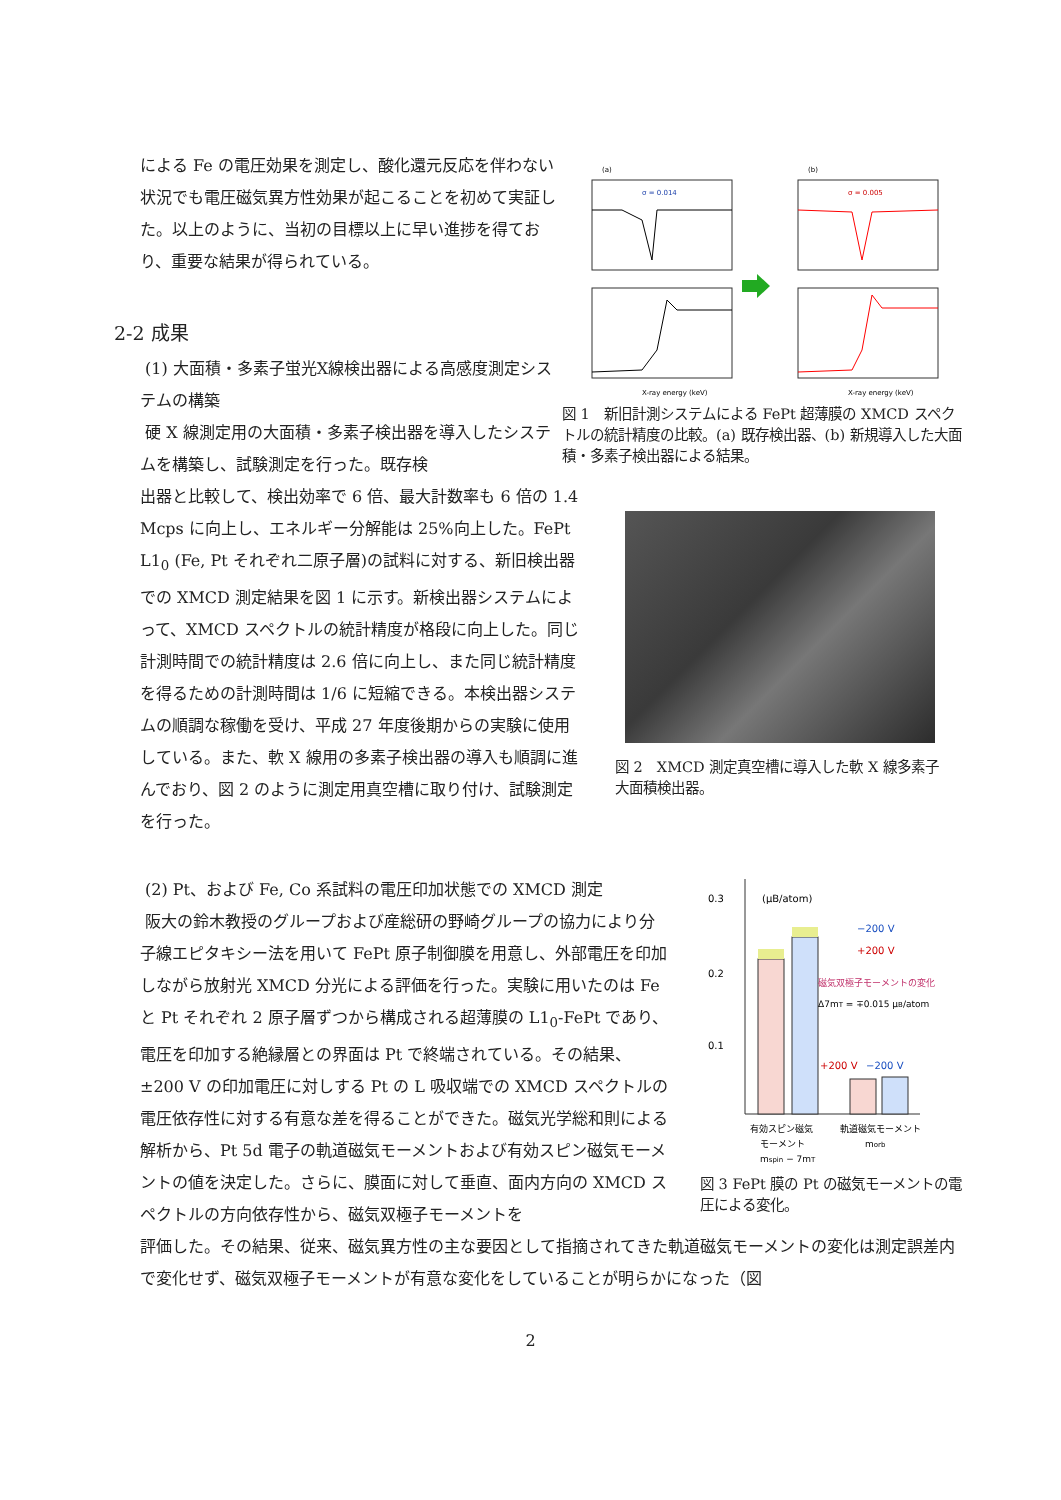による Fe の電圧効果を測定し、酸化還元反応を伴わない状況でも電圧磁気異方性効果が起こることを初めて実証した。以上のように、当初の目標以上に早い進捗を得ており、重要な結果が得られている。
2-2 成果
(1) 大面積・多素子蛍光X線検出器による高感度測定システムの構築
硬 X 線測定用の大面積・多素子検出器を導入したシステムを構築し、試験測定を行った。既存検
(a)
(b)
σ = 0.014
σ = 0.005
X-ray energy (keV)
X-ray energy (keV)
図 1　新旧計測システムによる FePt 超薄膜の XMCD スペクトルの統計精度の比較。(a) 既存検出器、(b) 新規導入した大面積・多素子検出器による結果。
出器と比較して、検出効率で 6 倍、最大計数率も 6 倍の 1.4 Mcps に向上し、エネルギー分解能は 25%向上した。FePt L1<sub>0</sub> (Fe, Pt それぞれ二原子層)の試料に対する、新旧検出器での XMCD 測定結果を図 1 に示す。新検出器システムによって、XMCD スペクトルの統計精度が格段に向上した。同じ計測時間での統計精度は 2.6 倍に向上し、また同じ統計精度を得るための計測時間は 1/6 に短縮できる。本検出器システムの順調な稼働を受け、平成 27 年度後期からの実験に使用している。また、軟 X 線用の多素子検出器の導入も順調に進んでおり、図 2 のように測定用真空槽に取り付け、試験測定を行った。
図 2　XMCD 測定真空槽に導入した軟 X 線多素子大面積検出器。
(2) Pt、および Fe, Co 系試料の電圧印加状態での XMCD 測定
阪大の鈴木教授のグループおよび産総研の野崎グループの協力により分子線エピタキシー法を用いて FePt 原子制御膜を用意し、外部電圧を印加しながら放射光 XMCD 分光による評価を行った。実験に用いたのは Fe と Pt それぞれ 2 原子層ずつから構成される超薄膜の L1<sub>0</sub>-FePt であり、電圧を印加する絶縁層との界面は Pt で終端されている。その結果、±200 V の印加電圧に対しする Pt の L 吸収端での XMCD スペクトルの電圧依存性に対する有意な差を得ることができた。磁気光学総和則による解析から、Pt 5d 電子の軌道磁気モーメントおよび有効スピン磁気モーメントの値を決定した。さらに、膜面に対して垂直、面内方向の XMCD スペクトルの方向依存性から、磁気双極子モーメントを
0.3
0.2
0.1
(μB/atom)
−200 V
+200 V
磁気双極子モーメントの変化
Δ7mT = ∓0.015 μB/atom
+200 V
−200 V
有効スピン磁気
軌道磁気モーメント
モーメント
morb
mspin − 7mT
図 3 FePt 膜の Pt の磁気モーメントの電圧による変化。
評価した。その結果、従来、磁気異方性の主な要因として指摘されてきた軌道磁気モーメントの変化は測定誤差内で変化せず、磁気双極子モーメントが有意な変化をしていることが明らかになった（図
2